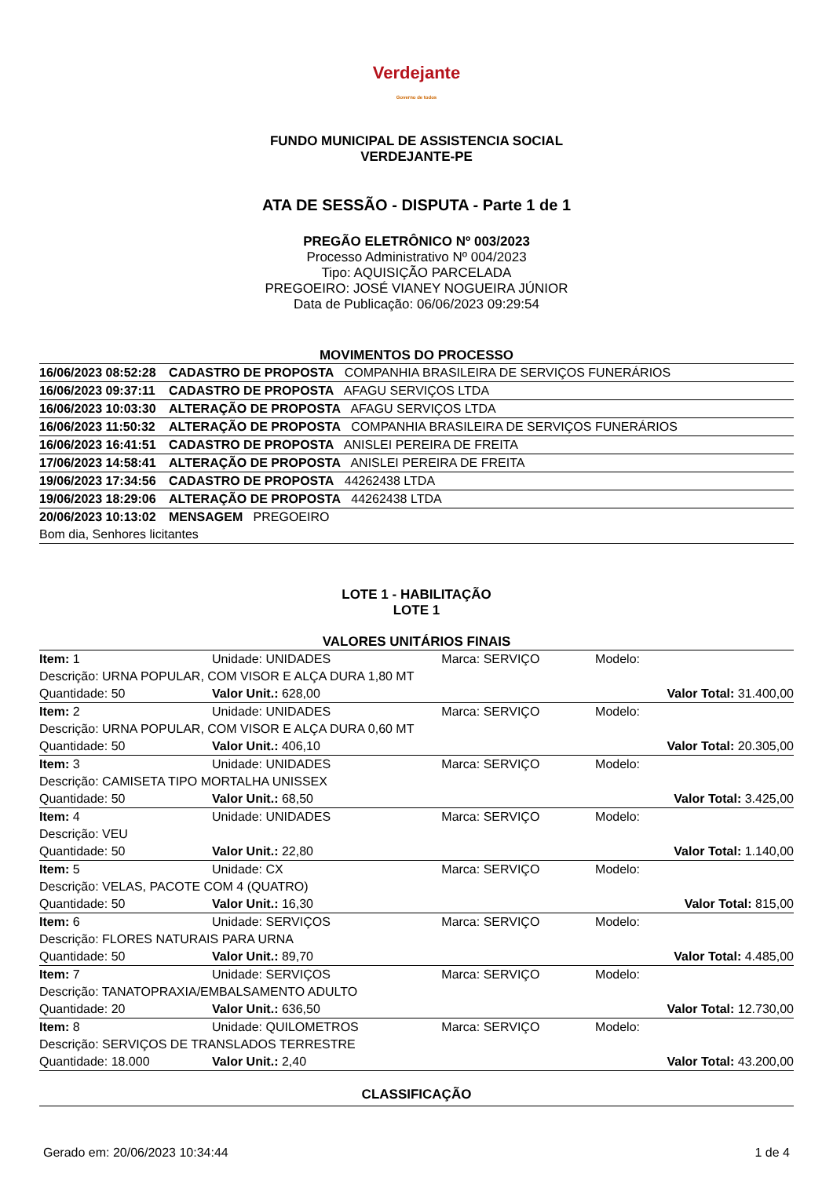Verdejante
Governo de todos
FUNDO MUNICIPAL DE ASSISTENCIA SOCIAL
VERDEJANTE-PE
ATA DE SESSÃO - DISPUTA - Parte 1 de 1
PREGÃO ELETRÔNICO Nº 003/2023
Processo Administrativo Nº 004/2023
Tipo: AQUISIÇÃO PARCELADA
PREGOEIRO: JOSÉ VIANEY NOGUEIRA JÚNIOR
Data de Publicação: 06/06/2023 09:29:54
MOVIMENTOS DO PROCESSO
| 16/06/2023 08:52:28 | CADASTRO DE PROPOSTA COMPANHIA BRASILEIRA DE SERVIÇOS FUNERÁRIOS |
| 16/06/2023 09:37:11 | CADASTRO DE PROPOSTA AFAGU SERVIÇOS LTDA |
| 16/06/2023 10:03:30 | ALTERAÇÃO DE PROPOSTA AFAGU SERVIÇOS LTDA |
| 16/06/2023 11:50:32 | ALTERAÇÃO DE PROPOSTA COMPANHIA BRASILEIRA DE SERVIÇOS FUNERÁRIOS |
| 16/06/2023 16:41:51 | CADASTRO DE PROPOSTA ANISLEI PEREIRA DE FREITA |
| 17/06/2023 14:58:41 | ALTERAÇÃO DE PROPOSTA ANISLEI PEREIRA DE FREITA |
| 19/06/2023 17:34:56 | CADASTRO DE PROPOSTA 44262438 LTDA |
| 19/06/2023 18:29:06 | ALTERAÇÃO DE PROPOSTA 44262438 LTDA |
| 20/06/2023 10:13:02 | MENSAGEM PREGOEIRO |
| Bom dia, Senhores licitantes | |
LOTE 1 - HABILITAÇÃO
LOTE 1
VALORES UNITÁRIOS FINAIS
| Item: 1 | Unidade: UNIDADES | Marca: SERVIÇO | Modelo: |
| Descrição: URNA POPULAR, COM VISOR E ALÇA DURA 1,80 MT | | | |
| Quantidade: 50 | Valor Unit.: 628,00 | | Valor Total: 31.400,00 |
| Item: 2 | Unidade: UNIDADES | Marca: SERVIÇO | Modelo: |
| Descrição: URNA POPULAR, COM VISOR E ALÇA DURA 0,60 MT | | | |
| Quantidade: 50 | Valor Unit.: 406,10 | | Valor Total: 20.305,00 |
| Item: 3 | Unidade: UNIDADES | Marca: SERVIÇO | Modelo: |
| Descrição: CAMISETA TIPO MORTALHA UNISSEX | | | |
| Quantidade: 50 | Valor Unit.: 68,50 | | Valor Total: 3.425,00 |
| Item: 4 | Unidade: UNIDADES | Marca: SERVIÇO | Modelo: |
| Descrição: VEU | | | |
| Quantidade: 50 | Valor Unit.: 22,80 | | Valor Total: 1.140,00 |
| Item: 5 | Unidade: CX | Marca: SERVIÇO | Modelo: |
| Descrição: VELAS, PACOTE COM 4 (QUATRO) | | | |
| Quantidade: 50 | Valor Unit.: 16,30 | | Valor Total: 815,00 |
| Item: 6 | Unidade: SERVIÇOS | Marca: SERVIÇO | Modelo: |
| Descrição: FLORES NATURAIS PARA URNA | | | |
| Quantidade: 50 | Valor Unit.: 89,70 | | Valor Total: 4.485,00 |
| Item: 7 | Unidade: SERVIÇOS | Marca: SERVIÇO | Modelo: |
| Descrição: TANATOPRAXIA/EMBALSAMENTO ADULTO | | | |
| Quantidade: 20 | Valor Unit.: 636,50 | | Valor Total: 12.730,00 |
| Item: 8 | Unidade: QUILOMETROS | Marca: SERVIÇO | Modelo: |
| Descrição: SERVIÇOS DE TRANSLADOS TERRESTRE | | | |
| Quantidade: 18.000 | Valor Unit.: 2,40 | | Valor Total: 43.200,00 |
CLASSIFICAÇÃO
Gerado em: 20/06/2023 10:34:44 1 de 4